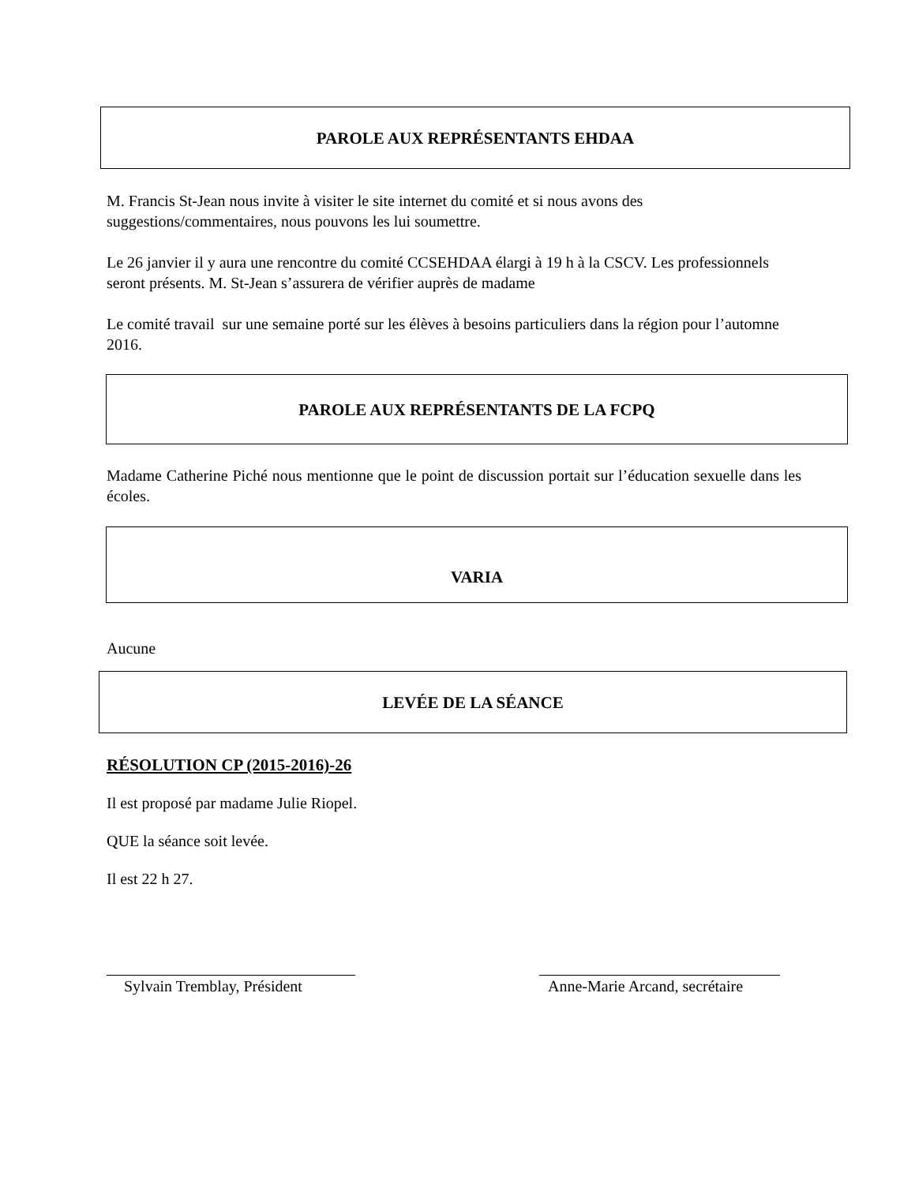PAROLE AUX REPRÉSENTANTS EHDAA
M. Francis St-Jean nous invite à visiter le site internet du comité et si nous avons des suggestions/commentaires, nous pouvons les lui soumettre.
Le 26 janvier il y aura une rencontre du comité CCSEHDAA élargi à 19 h à la CSCV. Les professionnels seront présents. M. St-Jean s’assurera de vérifier auprès de madame
Le comité travail sur une semaine porté sur les élèves à besoins particuliers dans la région pour l’automne 2016.
PAROLE AUX REPRÉSENTANTS DE LA FCPQ
Madame Catherine Piché nous mentionne que le point de discussion portait sur l’éducation sexuelle dans les écoles.
VARIA
Aucune
LEVÉE DE LA SÉANCE
RÉSOLUTION CP (2015-2016)-26
Il est proposé par madame Julie Riopel.
QUE la séance soit levée.
Il est 22 h 27.
Sylvain Tremblay, Président
Anne-Marie Arcand, secrétaire